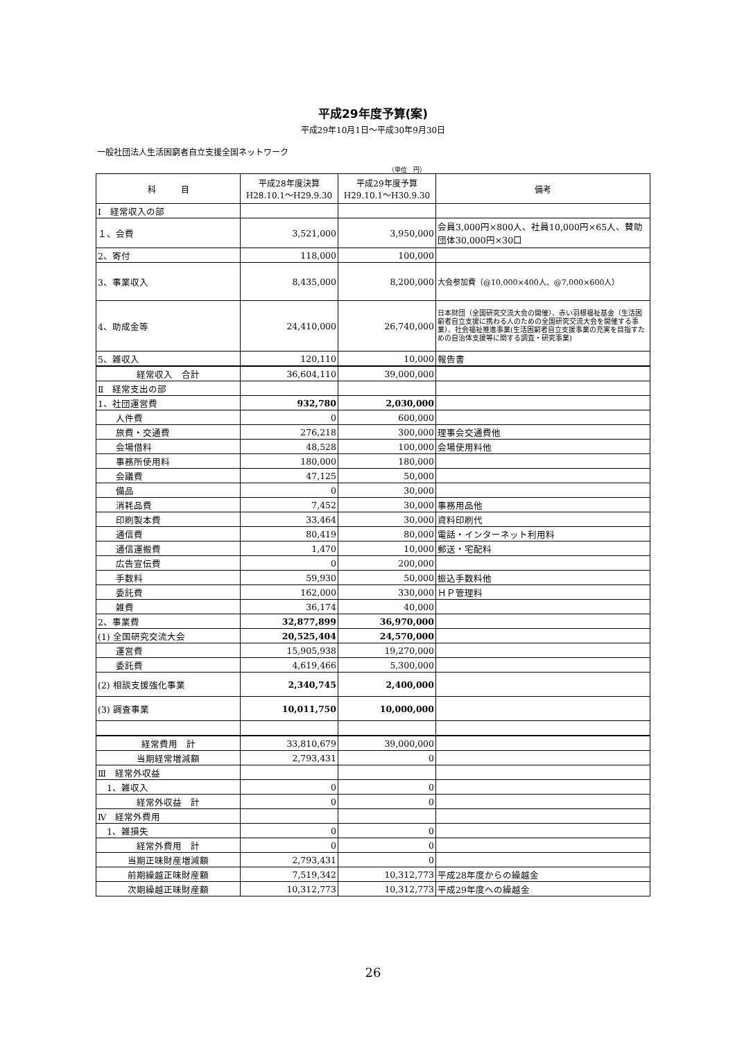平成29年度予算(案)
平成29年10月1日～平成30年9月30日
一般社団法人生活困窮者自立支援全国ネットワーク
（単位　円）
| 科 目 | 平成28年度決算 H28.10.1～H29.9.30 | 平成29年度予算 H29.10.1～H30.9.30 | 備考 |
| --- | --- | --- | --- |
| Ⅰ 経常収入の部 | | | |
| １、会費 | 3,521,000 | 3,950,000 | 会員3,000円×800人、社員10,000円×65人、賛助団体30,000円×30口 |
| 2、寄付 | 118,000 | 100,000 | |
| 3、事業収入 | 8,435,000 | 8,200,000 | 大会参加費（@10,000×400人、@7,000×600人） |
| 4、助成金等 | 24,410,000 | 26,740,000 | 日本財団（全国研究交流大会の開催）、赤い羽根福祉基金（生活困窮者自立支援に携わる人のための全国研究交流大会を開催する事業）、社会福祉推進事業(生活困窮者自立支援事業の充実を目指すための自治体支援等に関する調査・研究事業) |
| 5、雑収入 | 120,110 | 10,000 | 報告書 |
| 経常収入 合計 | 36,604,110 | 39,000,000 | |
| Ⅱ 経常支出の部 | | | |
| 1、社団運営費 | 932,780 | 2,030,000 | |
| 人件費 | 0 | 600,000 | |
| 旅費・交通費 | 276,218 | 300,000 | 理事会交通費他 |
| 会場借料 | 48,528 | 100,000 | 会場使用料他 |
| 事務所使用料 | 180,000 | 180,000 | |
| 会議費 | 47,125 | 50,000 | |
| 備品 | 0 | 30,000 | |
| 消耗品費 | 7,452 | 30,000 | 事務用品他 |
| 印刷製本費 | 33,464 | 30,000 | 資料印刷代 |
| 通信費 | 80,419 | 80,000 | 電話・インターネット利用料 |
| 通信運搬費 | 1,470 | 10,000 | 郵送・宅配料 |
| 広告宣伝費 | 0 | 200,000 | |
| 手数料 | 59,930 | 50,000 | 振込手数料他 |
| 委託費 | 162,000 | 330,000 | ＨＰ管理料 |
| 雑費 | 36,174 | 40,000 | |
| 2、事業費 | 32,877,899 | 36,970,000 | |
| (1) 全国研究交流大会 | 20,525,404 | 24,570,000 | |
| 運営費 | 15,905,938 | 19,270,000 | |
| 委託費 | 4,619,466 | 5,300,000 | |
| (2) 相談支援強化事業 | 2,340,745 | 2,400,000 | |
| (3) 調査事業 | 10,011,750 | 10,000,000 | |
| 経常費用 計 | 33,810,679 | 39,000,000 | |
| 当期経常増減額 | 2,793,431 | 0 | |
| Ⅲ 経常外収益 | | | |
| 1、雑収入 | 0 | 0 | |
| 経常外収益 計 | 0 | 0 | |
| Ⅳ 経常外費用 | | | |
| 1、雑損失 | 0 | 0 | |
| 経常外費用 計 | 0 | 0 | |
| 当期正味財産増減額 | 2,793,431 | 0 | |
| 前期繰越正味財産額 | 7,519,342 | 10,312,773 | 平成28年度からの繰越金 |
| 次期繰越正味財産額 | 10,312,773 | 10,312,773 | 平成29年度への繰越金 |
26